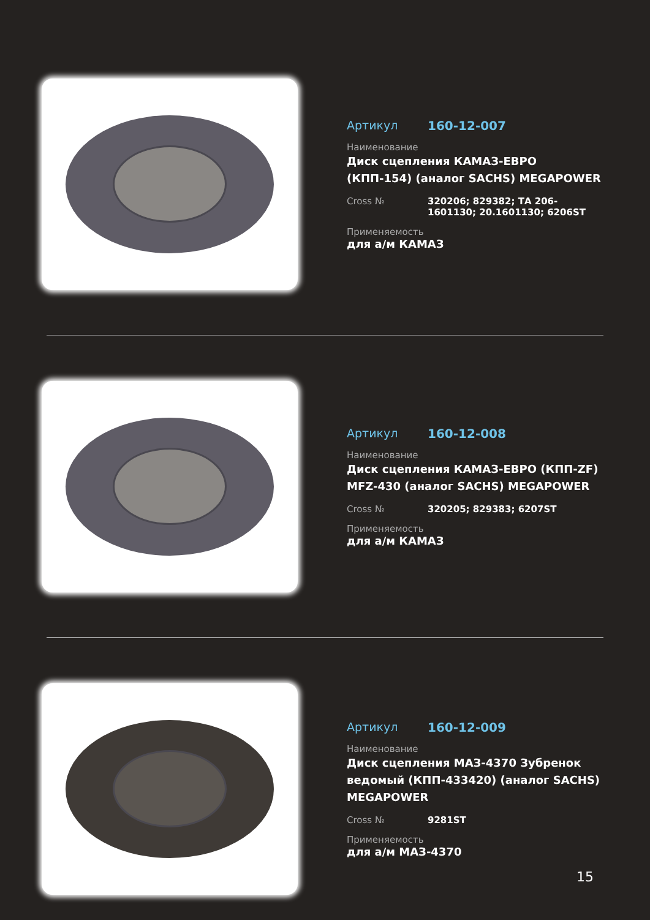Артикул 160-12-007
Наименование
Диск сцепления КАМАЗ-ЕВРО (КПП-154) (аналог SACHS) MEGAPOWER
Cross № 320206; 829382; ТА 206-1601130; 20.1601130; 6206ST
Применяемость
для а/м КАМАЗ
Артикул 160-12-008
Наименование
Диск сцепления КАМАЗ-ЕВРО (КПП-ZF) MFZ-430 (аналог SACHS) MEGAPOWER
Cross № 320205; 829383; 6207ST
Применяемость
для а/м КАМАЗ
Артикул 160-12-009
Наименование
Диск сцепления МАЗ-4370 Зубренок ведомый (КПП-433420) (аналог SACHS) MEGAPOWER
Cross № 9281ST
Применяемость
для а/м МАЗ-4370
15